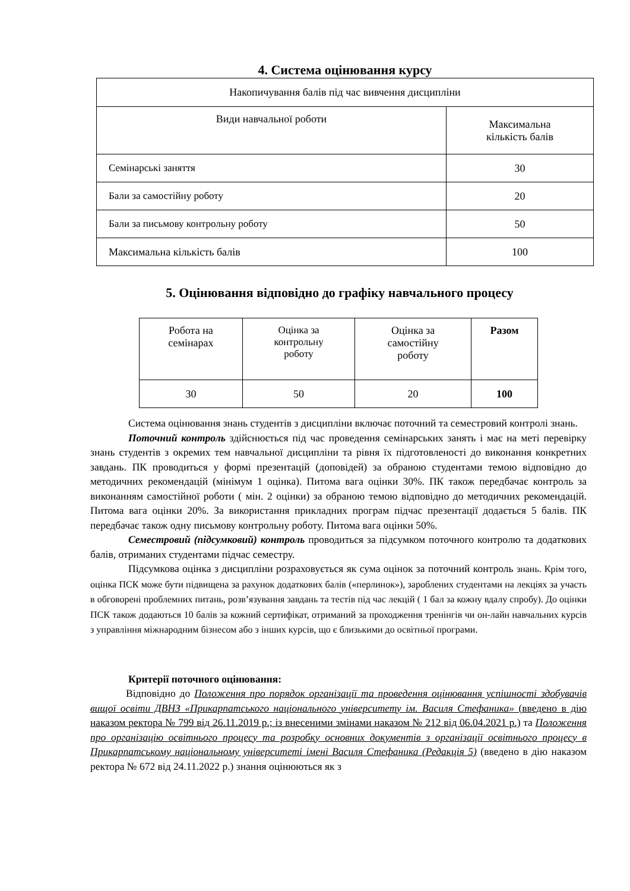4. Система оцінювання курсу
| Накопичування балів під час вивчення дисципліни | |
| Види навчальної роботи | Максимальна кількість балів |
| Семінарські заняття | 30 |
| Бали за самостійну роботу | 20 |
| Бали за письмову контрольну роботу | 50 |
| Максимальна кількість балів | 100 |
5. Оцінювання відповідно до графіку навчального процесу
| Робота на семінарах | Оцінка за контрольну роботу | Оцінка за самостійну роботу | Разом |
| 30 | 50 | 20 | 100 |
Система оцінювання знань студентів з дисципліни включає поточний та семестровий контролі знань.
Поточний контроль здійснюється під час проведення семінарських занять і має на меті перевірку знань студентів з окремих тем навчальної дисципліни та рівня їх підготовленості до виконання конкретних завдань. ПК проводиться у формі презентацій (доповідей) за обраною студентами темою відповідно до методичних рекомендацій (мінімум 1 оцінка). Питома вага оцінки 30%. ПК також передбачає контроль за виконанням самостійної роботи ( мін. 2 оцінки) за обраною темою відповідно до методичних рекомендацій. Питома вага оцінки 20%. За використання прикладних програм підчас презентації додається 5 балів. ПК передбачає також одну письмову контрольну роботу. Питома вага оцінки 50%.
Семестровий (підсумковий) контроль проводиться за підсумком поточного контролю та додаткових балів, отриманих студентами підчас семестру.
Підсумкова оцінка з дисципліни розраховується як сума оцінок за поточний контроль знань. Крім того, оцінка ПСК може бути підвищена за рахунок додаткових балів («перлинок»), зароблених студентами на лекціях за участь в обговорені проблемних питань, розв’язування завдань та тестів під час лекцій ( 1 бал за кожну вдалу спробу). До оцінки ПСК також додаються 10 балів за кожний сертифікат, отриманий за проходження тренінгів чи он-лайн навчальних курсів з управління міжнародним бізнесом або з інших курсів, що є близькими до освітньої програми.
Критерії поточного оцінювання:
Відповідно до Положення про порядок організації та проведення оцінювання успішності здобувачів вищої освіти ДВНЗ «Прикарпатського національного університету ім. Василя Стефаника» (введено в дію наказом ректора № 799 від 26.11.2019 р.; із внесеними змінами наказом № 212 від 06.04.2021 р.) та Положення про організацію освітнього процесу та розробку основних документів з організації освітнього процесу в Прикарпатському національному університеті імені Василя Стефаника (Редакція 5) (введено в дію наказом ректора № 672 від 24.11.2022 р.) знання оцінюються як з